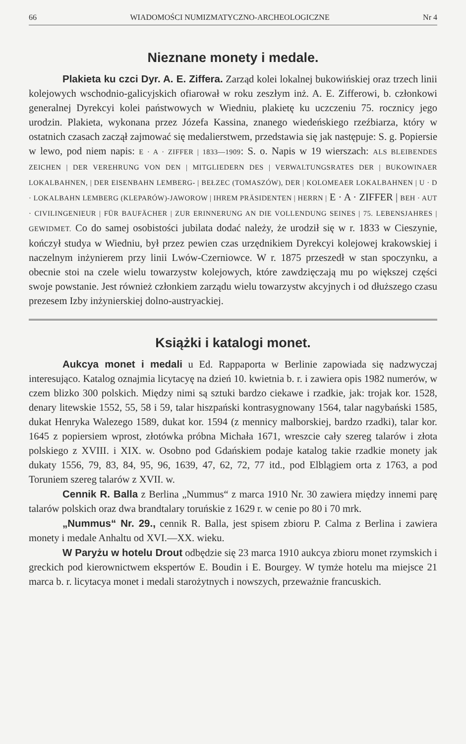66 WIADOMOŚCI NUMIZMATYCZNO-ARCHEOLOGICZNE Nr 4
Nieznane monety i medale.
Plakieta ku czci Dyr. A. E. Ziffera. Zarząd kolei lokalnej bukowińskiej oraz trzech linii kolejowych wschodnio-galicyjskich ofiarował w roku zeszłym inż. A. E. Zifferowi, b. członkowi generalnej Dyrekcyi kolei państwowych w Wiedniu, plakietę ku uczczeniu 75. rocznicy jego urodzin. Plakieta, wykonana przez Józefa Kassina, znanego wiedeńskiego rzeźbiarza, który w ostatnich czasach zaczął zajmować się medalierstwem, przedstawia się jak następuje: S. g. Popiersie w lewo, pod niem napis: E · A · ZIFFER | 1833—1909: S. o. Napis w 19 wierszach: ALS BLEIBENDES ZEICHEN | DER VEREHRUNG VON DEN | MITGLIEDERN DES | VERWALTUNGSRATES DER | BUKOWINAER LOKALBAHNEN, | DER EISENBAHN LEMBERG- | BEŁZEC (TOMASZÓW), DER | KOLOMEAER LOKALBAHNEN | U · D · LOKALBAHN LEMBERG (KLEPARÓW)-JAWOROW | IHREM PRÄSIDENTEN | HERRN | E · A · ZIFFER | BEH · AUT · CIVILINGENIEUR | FÜR BAUFÄCHER | ZUR ERINNERUNG AN DIE VOLLENDUNG SEINES | 75. LEBENSJAHRES | GEWIDMET. Co do samej osobistości jubilata dodać należy, że urodził się w r. 1833 w Cieszynie, kończył studya w Wiedniu, był przez pewien czas urzędnikiem Dyrekcyi kolejowej krakowskiej i naczelnym inżynierem przy linii Lwów-Czerniowce. W r. 1875 przeszedł w stan spoczynku, a obecnie stoi na czele wielu towarzystw kolejowych, które zawdzięczają mu po większej części swoje powstanie. Jest również członkiem zarządu wielu towarzystw akcyjnych i od dłuższego czasu prezesem Izby inżynierskiej dolno-austryackiej.
Książki i katalogi monet.
Aukcya monet i medali u Ed. Rappaporta w Berlinie zapowiada się nadzwyczaj interesująco. Katalog oznajmia licytacyę na dzień 10. kwietnia b. r. i zawiera opis 1982 numerów, w czem blizko 300 polskich. Między nimi są sztuki bardzo ciekawe i rzadkie, jak: trojak kor. 1528, denary litewskie 1552, 55, 58 i 59, talar hiszpański kontrasygnowany 1564, talar nagybański 1585, dukat Henryka Walezego 1589, dukat kor. 1594 (z mennicy malborskiej, bardzo rzadki), talar kor. 1645 z popiersiem wprost, złotówka próbna Michała 1671, wreszcie cały szereg talarów i złota polskiego z XVIII. i XIX. w. Osobno pod Gdańskiem podaje katalog takie rzadkie monety jak dukaty 1556, 79, 83, 84, 95, 96, 1639, 47, 62, 72, 77 itd., pod Elblągiem orta z 1763, a pod Toruniem szereg talarów z XVII. w.
Cennik R. Balla z Berlina „Nummus“ z marca 1910 Nr. 30 zawiera między innemi parę talarów polskich oraz dwa brandtalary toruńskie z 1629 r. w cenie po 80 i 70 mrk.
„Nummus“ Nr. 29., cennik R. Balla, jest spisem zbioru P. Calma z Berlina i zawiera monety i medale Anhaltu od XVI.—XX. wieku.
W Paryżu w hotelu Drout odbędzie się 23 marca 1910 aukcya zbioru monet rzymskich i greckich pod kierownictwem ekspertów E. Boudin i E. Bourgey. W tymże hotelu ma miejsce 21 marca b. r. licytacya monet i medali starożytnych i nowszych, przeważnie francuskich.